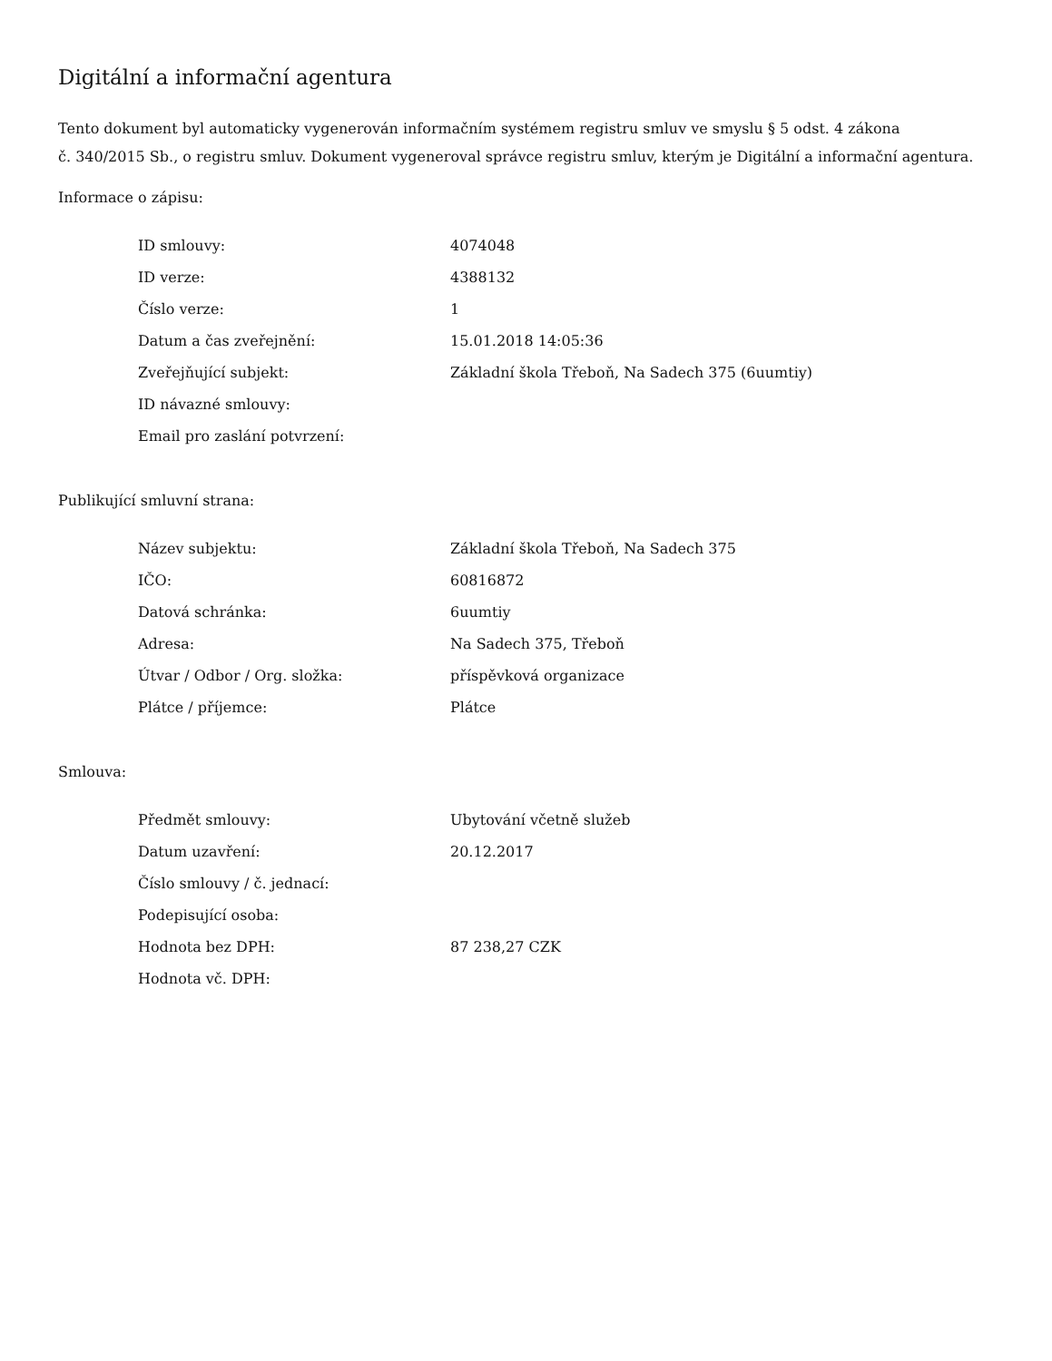Digitální a informační agentura
Tento dokument byl automaticky vygenerován informačním systémem registru smluv ve smyslu § 5 odst. 4 zákona
č. 340/2015 Sb., o registru smluv. Dokument vygeneroval správce registru smluv, kterým je Digitální a informační agentura.
Informace o zápisu:
| ID smlouvy: | 4074048 |
| ID verze: | 4388132 |
| Číslo verze: | 1 |
| Datum a čas zveřejnění: | 15.01.2018 14:05:36 |
| Zveřejňující subjekt: | Základní škola Třeboň, Na Sadech 375 (6uumtiy) |
| ID návazné smlouvy: | |
| Email pro zaslání potvrzení: | |
Publikující smluvní strana:
| Název subjektu: | Základní škola Třeboň, Na Sadech 375 |
| IČO: | 60816872 |
| Datová schránka: | 6uumtiy |
| Adresa: | Na Sadech 375, Třeboň |
| Útvar / Odbor / Org. složka: | příspěvková organizace |
| Plátce / příjemce: | Plátce |
Smlouva:
| Předmět smlouvy: | Ubytování včetně služeb |
| Datum uzavření: | 20.12.2017 |
| Číslo smlouvy / č. jednací: | |
| Podepisující osoba: | |
| Hodnota bez DPH: | 87 238,27 CZK |
| Hodnota vč. DPH: | |